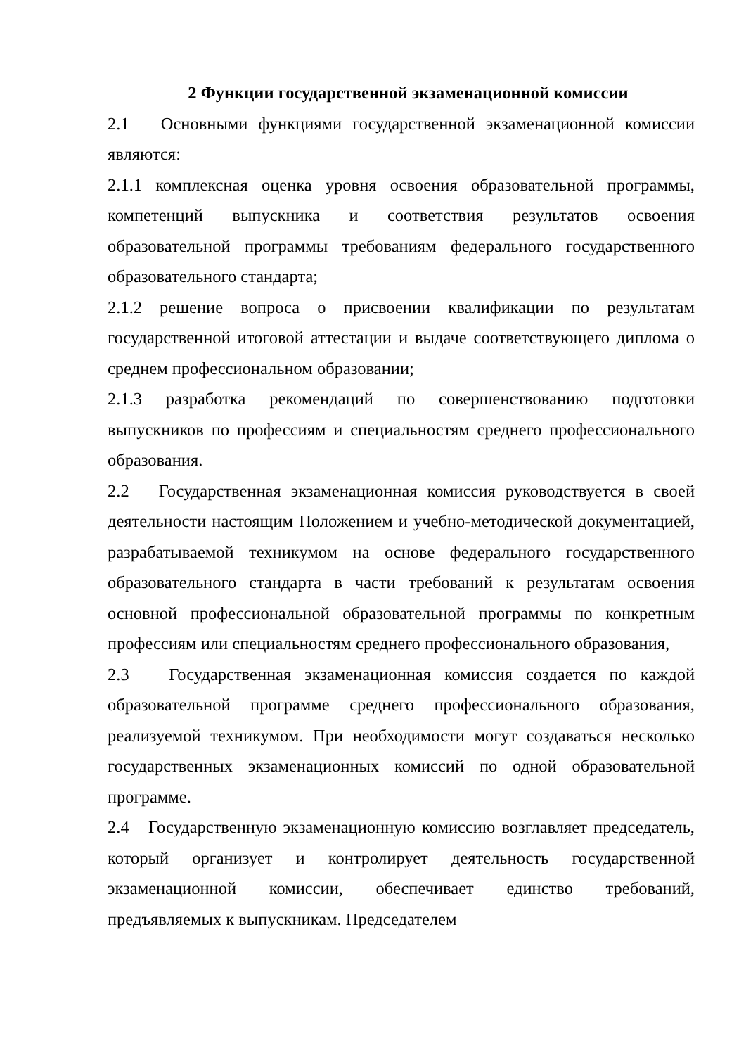2 Функции государственной экзаменационной комиссии
2.1 Основными функциями государственной экзаменационной комиссии являются:
2.1.1 комплексная оценка уровня освоения образовательной программы, компетенций выпускника и соответствия результатов освоения образовательной программы требованиям федерального государственного образовательного стандарта;
2.1.2 решение вопроса о присвоении квалификации по результатам государственной итоговой аттестации и выдаче соответствующего диплома о среднем профессиональном образовании;
2.1.3 разработка рекомендаций по совершенствованию подготовки выпускников по профессиям и специальностям среднего профессионального образования.
2.2 Государственная экзаменационная комиссия руководствуется в своей деятельности настоящим Положением и учебно-методической документацией, разрабатываемой техникумом на основе федерального государственного образовательного стандарта в части требований к результатам освоения основной профессиональной образовательной программы по конкретным профессиям или специальностям среднего профессионального образования,
2.3 Государственная экзаменационная комиссия создается по каждой образовательной программе среднего профессионального образования, реализуемой техникумом. При необходимости могут создаваться несколько государственных экзаменационных комиссий по одной образовательной программе.
2.4 Государственную экзаменационную комиссию возглавляет председатель, который организует и контролирует деятельность государственной экзаменационной комиссии, обеспечивает единство требований, предъявляемых к выпускникам. Председателем